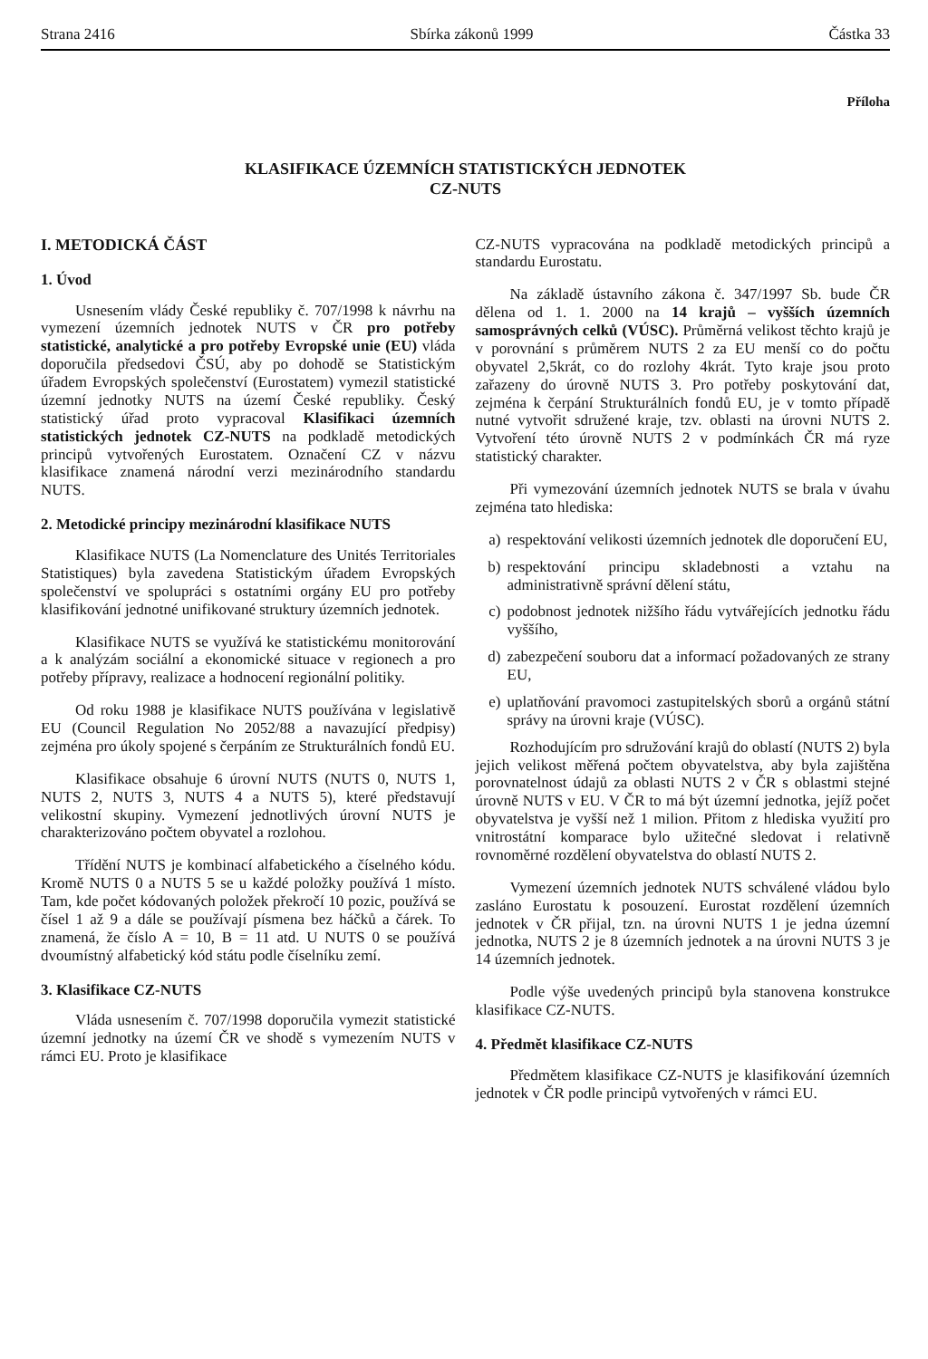Strana 2416 Sbírka zákonů 1999 Částka 33
Příloha
KLASIFIKACE ÚZEMNÍCH STATISTICKÝCH JEDNOTEK
CZ-NUTS
I. METODICKÁ ČÁST
1. Úvod
Usnesením vlády České republiky č. 707/1998 k návrhu na vymezení územních jednotek NUTS v ČR pro potřeby statistické, analytické a pro potřeby Evropské unie (EU) vláda doporučila předsedovi ČSÚ, aby po dohodě se Statistickým úřadem Evropských společenství (Eurostatem) vymezil statistické územní jednotky NUTS na území České republiky. Český statistický úřad proto vypracoval Klasifikaci územních statistických jednotek CZ-NUTS na podkladě metodických principů vytvořených Eurostatem. Označení CZ v názvu klasifikace znamená národní verzi mezinárodního standardu NUTS.
2. Metodické principy mezinárodní klasifikace NUTS
Klasifikace NUTS (La Nomenclature des Unités Territoriales Statistiques) byla zavedena Statistickým úřadem Evropských společenství ve spolupráci s ostatními orgány EU pro potřeby klasifikování jednotné unifikované struktury územních jednotek.
Klasifikace NUTS se využívá ke statistickému monitorování a k analýzám sociální a ekonomické situace v regionech a pro potřeby přípravy, realizace a hodnocení regionální politiky.
Od roku 1988 je klasifikace NUTS používána v legislativě EU (Council Regulation No 2052/88 a navazující předpisy) zejména pro úkoly spojené s čerpáním ze Strukturálních fondů EU.
Klasifikace obsahuje 6 úrovní NUTS (NUTS 0, NUTS 1, NUTS 2, NUTS 3, NUTS 4 a NUTS 5), které představují velikostní skupiny. Vymezení jednotlivých úrovní NUTS je charakterizováno počtem obyvatel a rozlohou.
Třídění NUTS je kombinací alfabetického a číselného kódu. Kromě NUTS 0 a NUTS 5 se u každé položky používá 1 místo. Tam, kde počet kódovaných položek překročí 10 pozic, používá se čísel 1 až 9 a dále se používají písmena bez háčků a čárek. To znamená, že číslo A = 10, B = 11 atd. U NUTS 0 se používá dvoumístný alfabetický kód státu podle číselníku zemí.
3. Klasifikace CZ-NUTS
Vláda usnesením č. 707/1998 doporučila vymezit statistické územní jednotky na území ČR ve shodě s vymezením NUTS v rámci EU. Proto je klasifikace
CZ-NUTS vypracována na podkladě metodických principů a standardu Eurostatu.
Na základě ústavního zákona č. 347/1997 Sb. bude ČR dělena od 1. 1. 2000 na 14 krajů – vyšších územních samosprávných celků (VÚSC). Průměrná velikost těchto krajů je v porovnání s průměrem NUTS 2 za EU menší co do počtu obyvatel 2,5krát, co do rozlohy 4krát. Tyto kraje jsou proto zařazeny do úrovně NUTS 3. Pro potřeby poskytování dat, zejména k čerpání Strukturálních fondů EU, je v tomto případě nutné vytvořit sdružené kraje, tzv. oblasti na úrovni NUTS 2. Vytvoření této úrovně NUTS 2 v podmínkách ČR má ryze statistický charakter.
Při vymezování územních jednotek NUTS se brala v úvahu zejména tato hlediska:
a) respektování velikosti územních jednotek dle doporučení EU,
b) respektování principu skladebnosti a vztahu na administrativně správní dělení státu,
c) podobnost jednotek nižšího řádu vytvářejících jednotku řádu vyššího,
d) zabezpečení souboru dat a informací požadovaných ze strany EU,
e) uplatňování pravomoci zastupitelských sborů a orgánů státní správy na úrovni kraje (VÚSC).
Rozhodujícím pro sdružování krajů do oblastí (NUTS 2) byla jejich velikost měřená počtem obyvatelstva, aby byla zajištěna porovnatelnost údajů za oblasti NUTS 2 v ČR s oblastmi stejné úrovně NUTS v EU. V ČR to má být územní jednotka, jejíž počet obyvatelstva je vyšší než 1 milion. Přitom z hlediska využití pro vnitrostátní komparace bylo užitečné sledovat i relativně rovnoměrné rozdělení obyvatelstva do oblastí NUTS 2.
Vymezení územních jednotek NUTS schválené vládou bylo zasláno Eurostatu k posouzení. Eurostat rozdělení územních jednotek v ČR přijal, tzn. na úrovni NUTS 1 je jedna územní jednotka, NUTS 2 je 8 územních jednotek a na úrovni NUTS 3 je 14 územních jednotek.
Podle výše uvedených principů byla stanovena konstrukce klasifikace CZ-NUTS.
4. Předmět klasifikace CZ-NUTS
Předmětem klasifikace CZ-NUTS je klasifikování územních jednotek v ČR podle principů vytvořených v rámci EU.